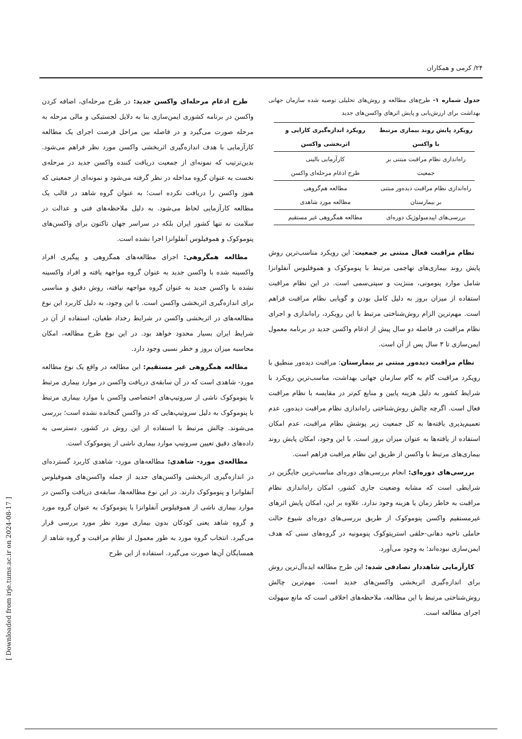۲۴/ کرمی و همکاران
جدول شماره ۱- طرح‌های مطالعه و روش‌های تحلیلی توصیه شده سازمان جهانی بهداشت برای ارزش‌یابی و پایش اثرهای واکسن‌های جدید
| رویکرد پایش روند بیماری مرتبط با واکسن | رویکرد اندازه‌گیری کارایی و اثربخشی واکسن |
| --- | --- |
| راه‌اندازی نظام مراقبت مبتنی بر جمعیت | کارآزمایی بالینی طرح ادغام مرحله‌ای واکسن |
| راه‌اندازی نظام مراقبت دیده‌ور مبتنی بر بیمارستان | مطالعه هم‌گروهی مطالعه مورد شاهدی |
| بررسی‌های اپیدمیولوژیک دوره‌ای | مطالعه همگروهی غیر مستقیم |
نظام مراقبت فعال مبتنی بر جمعیت: این رویکرد مناسب‌ترین روش پایش روند بیماری‌های تهاجمی مرتبط با پنوموکوک و هموفلیوس آنفلوانزا شامل موارد پنومونی، مننژیت و سپتی‌سمی است. در این نظام مراقبت استفاده از میزان بروز به دلیل کامل بودن و گویایی نظام مراقبت فراهم است. مهم‌ترین الزام روش‌شناختی مرتبط با این رویکرد، راه‌اندازی و اجرای نظام مراقبت در فاصله دو سال پیش از ادغام واکسن جدید در برنامه معمول ایمن‌سازی تا ۳ سال پس از آن است.
نظام مراقبت دیده‌ور مبتنی بر بیمارستان: مراقبت دیده‌ور منطبق با رویکرد مراقبت گام به گام سازمان جهانی بهداشت، مناسب‌ترین رویکرد با شرایط کشور به دلیل هزینه پایین و منابع کم‌تر در مقایسه با نظام مراقبت فعال است. اگرچه چالش روش‌شناختی راه‌اندازی نظام مراقبت دیده‌ور، عدم تعمیم‌پذیری یافته‌ها به کل جمعیت زیر پوشش نظام مراقبت، عدم امکان استفاده از یافته‌ها به عنوان میزان بروز است. با این وجود، امکان پایش روند بیماری‌های مرتبط با واکسن از طریق این نظام مراقبت فراهم است.
بررسی‌های دوره‌ای: انجام بررسی‌های دوره‌ای مناسب‌ترین جایگزین در شرایطی است که مشابه وضعیت جاری کشور، امکان راه‌اندازی نظام مراقبت به خاطر زمان یا هزینه وجود ندارد. علاوه بر این، امکان پایش اثرهای غیرمستقیم واکسن پنوموکوک از طریق بررسی‌های دوره‌ای شیوع حالت حاملی ناحیه دهانی-حلقی استرپتوکوک پنومونیه در گروه‌های سنی که هدف ایمن‌سازی نبوده‌اند؛ به وجود می‌آورد.
کارآزمایی شاهددار تصادفی شده: این طرح مطالعه ایده‌آل‌ترین روش برای اندازه‌گیری اثربخشی واکسن‌های جدید است. مهم‌ترین چالش روش‌شناختی مرتبط با این مطالعه، ملاحظه‌های اخلاقی است که مانع سهولت اجرای مطالعه است.
طرح ادغام مرحله‌ای واکسن جدید: در طرح مرحله‌ای، اضافه کردن واکسن در برنامه کشوری ایمن‌سازی بنا به دلایل لجستیکی و مالی مرحله به مرحله صورت می‌گیرد و در فاصله بین مراحل فرصت اجرای یک مطالعه کارآزمایی با هدف اندازه‌گیری اثربخشی واکسن مورد نظر فراهم می‌شود. بدین‌ترتیب که نمونه‌ای از جمعیت دریافت کننده واکسن جدید در مرحله‌ی نخست به عنوان گروه مداخله در نظر گرفته می‌شود و نمونه‌ای از جمعیتی که هنوز واکسن را دریافت نکرده است؛ به عنوان گروه شاهد در قالب یک مطالعه کارآزمایی لحاظ می‌شود. به دلیل ملاحظه‌های فنی و عدالت در سلامت نه تنها کشور ایران بلکه در سراسر جهان تاکنون برای واکسن‌های پنوموکوک و هموفیلوس آنفلوانزا اجرا نشده است.
مطالعه همگروهی: اجرای مطالعه‌های همگروهی و پیگیری افراد واکسینه شده با واکسن جدید به عنوان گروه مواجهه یافته و افراد واکسینه نشده با واکسن جدید به عنوان گروه مواجهه نیافته، روش دقیق و مناسبی برای اندازه‌گیری اثربخشی واکسن است. با این وجود، به دلیل کاربرد این نوع مطالعه‌های در اثربخشی واکسن در شرایط رخداد طغیان، استفاده از آن در شرایط ایران بسیار محدود خواهد بود. در این نوع طرح مطالعه، امکان محاسبه میزان بروز و خطر نسبی وجود دارد.
مطالعه همگروهی غیر مستقیم: این مطالعه در واقع یک نوع مطالعه مورد- شاهدی است که در آن سابقه‌ی دریافت واکسن در موارد بیماری مرتبط با پنوموکوک ناشی از سروتیپ‌های اختصاصی واکسن با موارد بیماری مرتبط با پنوموکوک به دلیل سروتیپ‌هایی که در واکسن گنجانده نشده است؛ بررسی می‌شوند. چالش مرتبط با استفاده از این روش در کشور، دسترسی به داده‌های دقیق تعیین سروتیپ موارد بیماری ناشی از پنوموکوک است.
مطالعه‌ی مورد- شاهدی: مطالعه‌های مورد- شاهدی کاربرد گسترده‌ای در اندازه‌گیری اثربخشی واکسن‌های جدید از جمله واکسن‌های هموفیلوس آنفلوانزا و پنوموکوک دارند. در این نوع مطالعه‌ها، سابقه‌ی دریافت واکسن در موارد بیماری ناشی از هموفیلوس آنفلوانزا یا پنوموکوک به عنوان گروه مورد و گروه شاهد یعنی کودکان بدون بیماری مورد نظر مورد بررسی قرار می‌گیرد. انتخاب گروه مورد به طور معمول از نظام مراقبت و گروه شاهد از همسایگان آن‌ها صورت می‌گیرد. استفاده از این طرح
[ Downloaded from irje.tums.ac.ir on 2024-08-17 ]